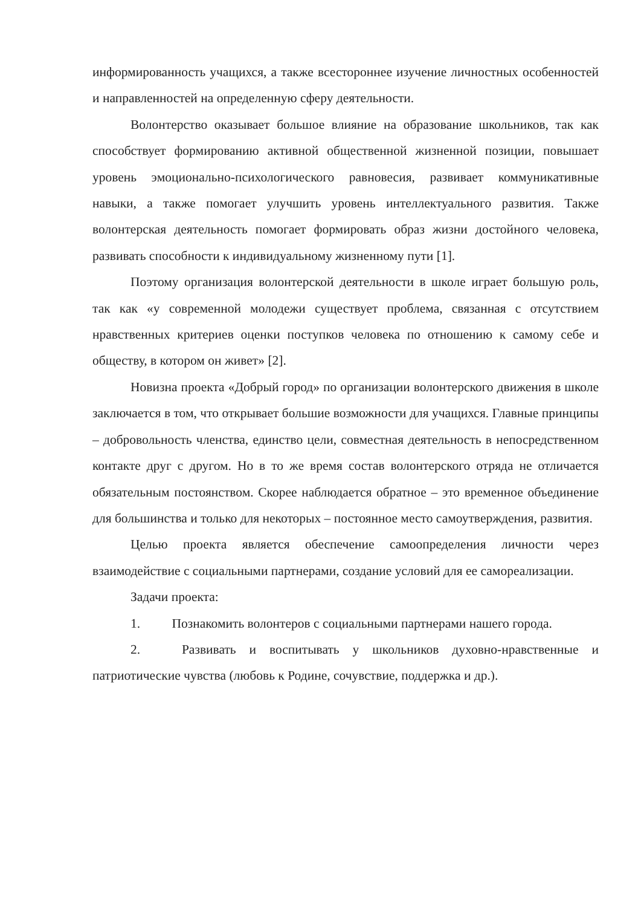информированность учащихся, а также всестороннее изучение личностных особенностей и направленностей на определенную сферу деятельности.
Волонтерство оказывает большое влияние на образование школьников, так как способствует формированию активной общественной жизненной позиции, повышает уровень эмоционально-психологического равновесия, развивает коммуникативные навыки, а также помогает улучшить уровень интеллектуального развития. Также волонтерская деятельность помогает формировать образ жизни достойного человека, развивать способности к индивидуальному жизненному пути [1].
Поэтому организация волонтерской деятельности в школе играет большую роль, так как «у современной молодежи существует проблема, связанная с отсутствием нравственных критериев оценки поступков человека по отношению к самому себе и обществу, в котором он живет» [2].
Новизна проекта «Добрый город» по организации волонтерского движения в школе заключается в том, что открывает большие возможности для учащихся. Главные принципы – добровольность членства, единство цели, совместная деятельность в непосредственном контакте друг с другом. Но в то же время состав волонтерского отряда не отличается обязательным постоянством. Скорее наблюдается обратное – это временное объединение для большинства и только для некоторых – постоянное место самоутверждения, развития.
Целью проекта является обеспечение самоопределения личности через взаимодействие с социальными партнерами, создание условий для ее самореализации.
Задачи проекта:
1. Познакомить волонтеров с социальными партнерами нашего города.
2. Развивать и воспитывать у школьников духовно-нравственные и патриотические чувства (любовь к Родине, сочувствие, поддержка и др.).